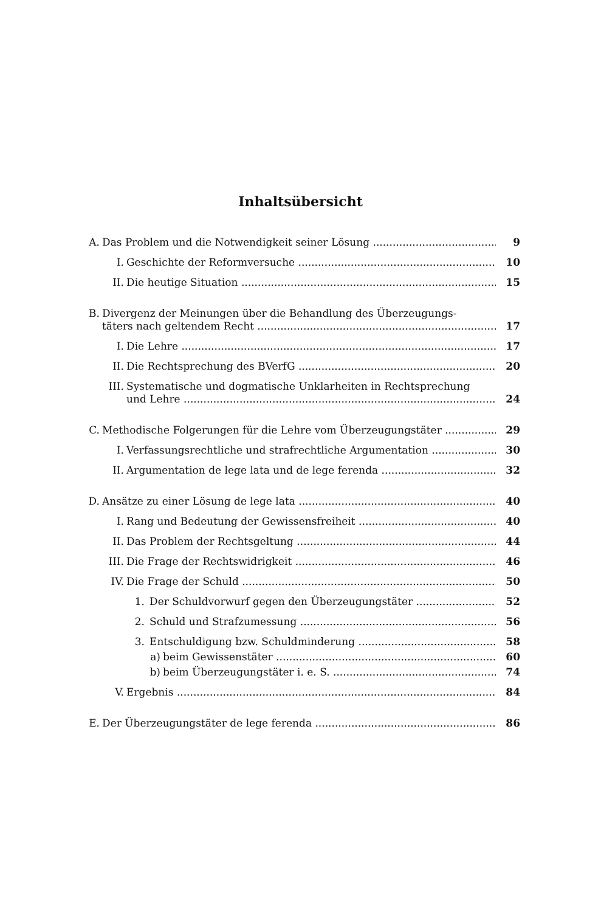Inhaltsübersicht
A. Das Problem und die Notwendigkeit seiner Lösung 9
I. Geschichte der Reformversuche 10
II. Die heutige Situation 15
B. Divergenz der Meinungen über die Behandlung des Überzeugungs-
täters nach geltendem Recht 17
I. Die Lehre 17
II. Die Rechtsprechung des BVerfG 20
III. Systematische und dogmatische Unklarheiten in Rechtsprechung
und Lehre 24
C. Methodische Folgerungen für die Lehre vom Überzeugungstäter 29
I. Verfassungsrechtliche und strafrechtliche Argumentation 30
II. Argumentation de lege lata und de lege ferenda 32
D. Ansätze zu einer Lösung de lege lata 40
I. Rang und Bedeutung der Gewissensfreiheit 40
II. Das Problem der Rechtsgeltung 44
III. Die Frage der Rechtswidrigkeit 46
IV. Die Frage der Schuld 50
1. Der Schuldvorwurf gegen den Überzeugungstäter 52
2. Schuld und Strafzumessung 56
3. Entschuldigung bzw. Schuldminderung 58
a) beim Gewissenstäter 60
b) beim Überzeugungstäter i. e. S. 74
V. Ergebnis 84
E. Der Überzeugungstäter de lege ferenda 86